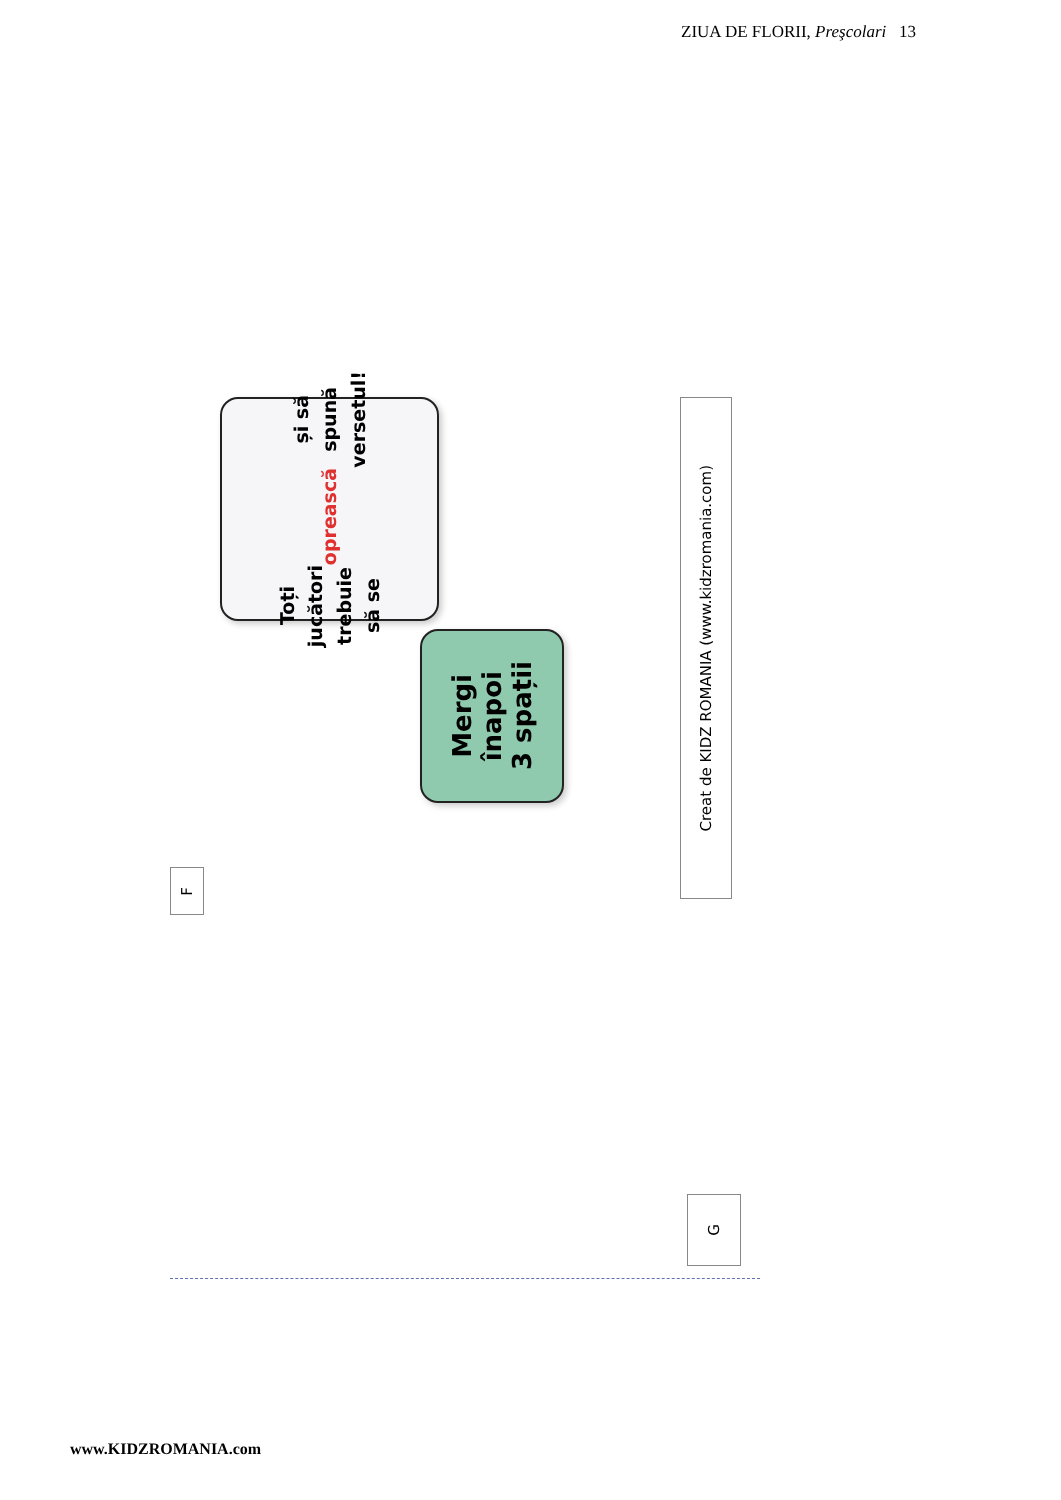ZIUA DE FLORII, Preşcolari 13
F
Toți jucători
trebuie să se
oprească și să
spună
versetul!
Mergi
înapoi
3 spații
Creat de KIDZ ROMANIA (www.kidzromania.com)
G
www.KIDZROMANIA.com